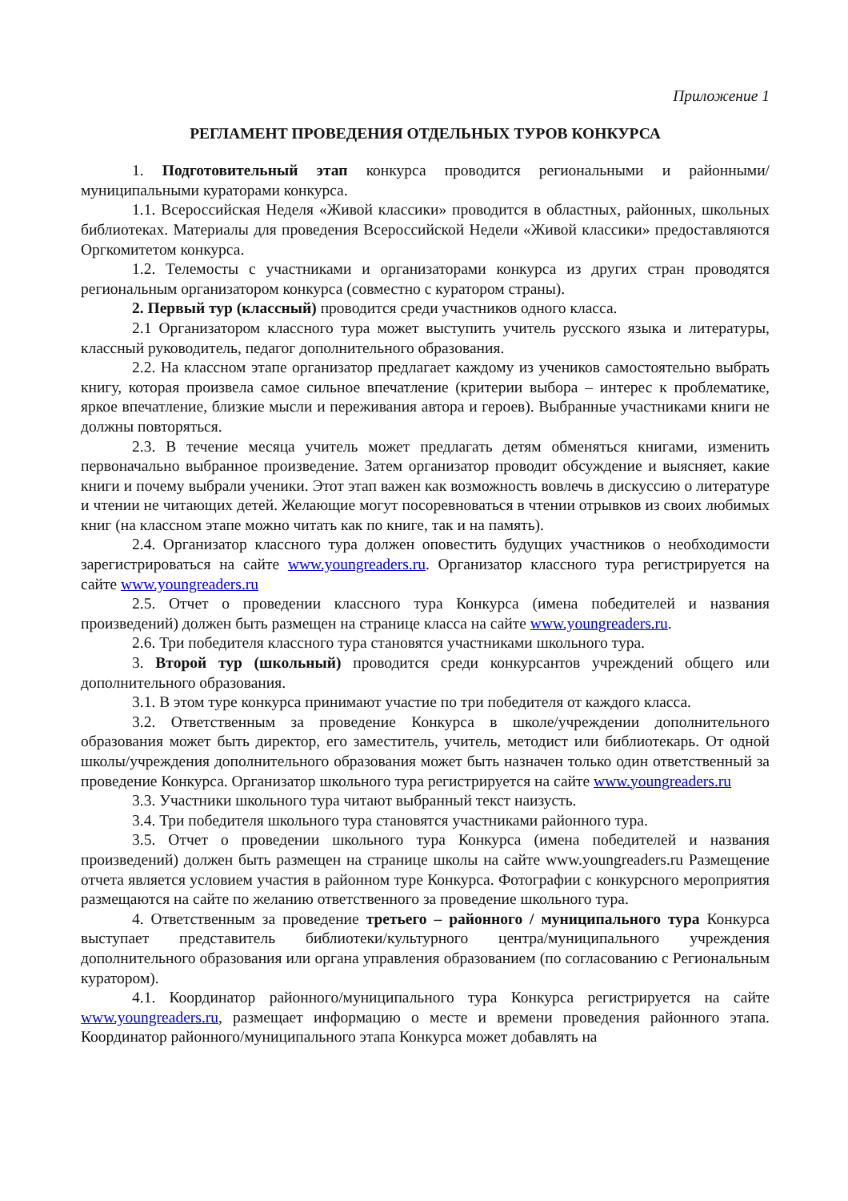Приложение 1
РЕГЛАМЕНТ ПРОВЕДЕНИЯ ОТДЕЛЬНЫХ ТУРОВ КОНКУРСА
1. Подготовительный этап конкурса проводится региональными и районными/муниципальными кураторами конкурса.
1.1. Всероссийская Неделя «Живой классики» проводится в областных, районных, школьных библиотеках. Материалы для проведения Всероссийской Недели «Живой классики» предоставляются Оргкомитетом конкурса.
1.2. Телемосты с участниками и организаторами конкурса из других стран проводятся региональным организатором конкурса (совместно с куратором страны).
2. Первый тур (классный) проводится среди участников одного класса.
2.1 Организатором классного тура может выступить учитель русского языка и литературы, классный руководитель, педагог дополнительного образования.
2.2. На классном этапе организатор предлагает каждому из учеников самостоятельно выбрать книгу, которая произвела самое сильное впечатление (критерии выбора – интерес к проблематике, яркое впечатление, близкие мысли и переживания автора и героев). Выбранные участниками книги не должны повторяться.
2.3. В течение месяца учитель может предлагать детям обменяться книгами, изменить первоначально выбранное произведение. Затем организатор проводит обсуждение и выясняет, какие книги и почему выбрали ученики. Этот этап важен как возможность вовлечь в дискуссию о литературе и чтении не читающих детей. Желающие могут посоревноваться в чтении отрывков из своих любимых книг (на классном этапе можно читать как по книге, так и на память).
2.4. Организатор классного тура должен оповестить будущих участников о необходимости зарегистрироваться на сайте www.youngreaders.ru. Организатор классного тура регистрируется на сайте www.youngreaders.ru
2.5. Отчет о проведении классного тура Конкурса (имена победителей и названия произведений) должен быть размещен на странице класса на сайте www.youngreaders.ru.
2.6. Три победителя классного тура становятся участниками школьного тура.
3. Второй тур (школьный) проводится среди конкурсантов учреждений общего или дополнительного образования.
3.1. В этом туре конкурса принимают участие по три победителя от каждого класса.
3.2. Ответственным за проведение Конкурса в школе/учреждении дополнительного образования может быть директор, его заместитель, учитель, методист или библиотекарь. От одной школы/учреждения дополнительного образования может быть назначен только один ответственный за проведение Конкурса. Организатор школьного тура регистрируется на сайте www.youngreaders.ru
3.3. Участники школьного тура читают выбранный текст наизусть.
3.4. Три победителя школьного тура становятся участниками районного тура.
3.5. Отчет о проведении школьного тура Конкурса (имена победителей и названия произведений) должен быть размещен на странице школы на сайте www.youngreaders.ru Размещение отчета является условием участия в районном туре Конкурса. Фотографии с конкурсного мероприятия размещаются на сайте по желанию ответственного за проведение школьного тура.
4. Ответственным за проведение третьего – районного / муниципального тура Конкурса выступает представитель библиотеки/культурного центра/муниципального учреждения дополнительного образования или органа управления образованием (по согласованию с Региональным куратором).
4.1. Координатор районного/муниципального тура Конкурса регистрируется на сайте www.youngreaders.ru, размещает информацию о месте и времени проведения районного этапа. Координатор районного/муниципального этапа Конкурса может добавлять на